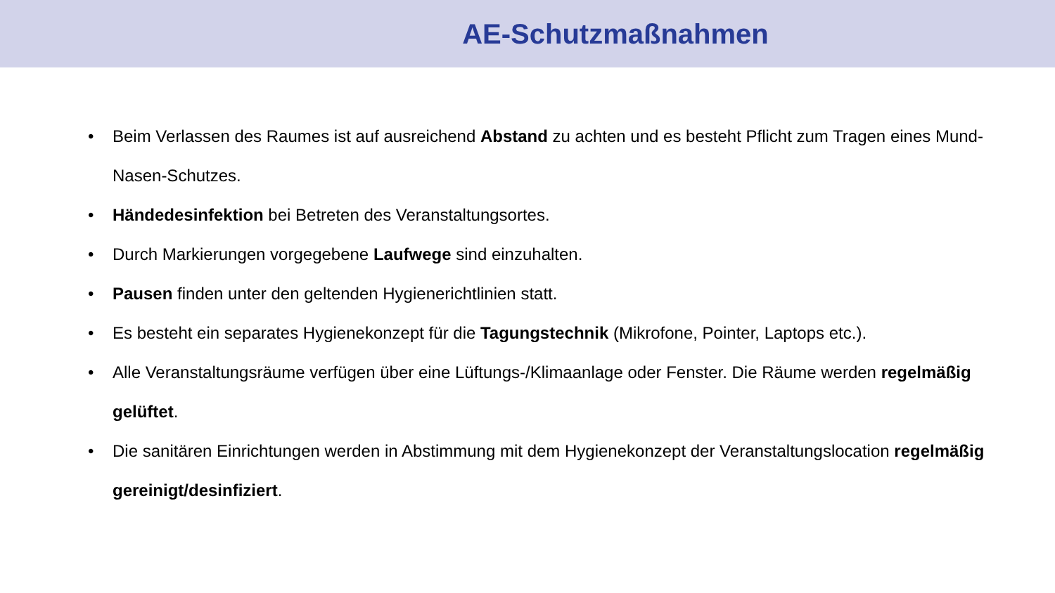AE-Schutzmaßnahmen
• Beim Verlassen des Raumes ist auf ausreichend Abstand zu achten und es besteht Pflicht zum Tragen eines Mund-Nasen-Schutzes.
• Händedesinfektion bei Betreten des Veranstaltungsortes.
• Durch Markierungen vorgegebene Laufwege sind einzuhalten.
• Pausen finden unter den geltenden Hygienerichtlinien statt.
• Es besteht ein separates Hygienekonzept für die Tagungstechnik (Mikrofone, Pointer, Laptops etc.).
• Alle Veranstaltungsräume verfügen über eine Lüftungs-/Klimaanlage oder Fenster. Die Räume werden regelmäßig gelüftet.
• Die sanitären Einrichtungen werden in Abstimmung mit dem Hygienekonzept der Veranstaltungslocation regelmäßig gereinigt/desinfiziert.